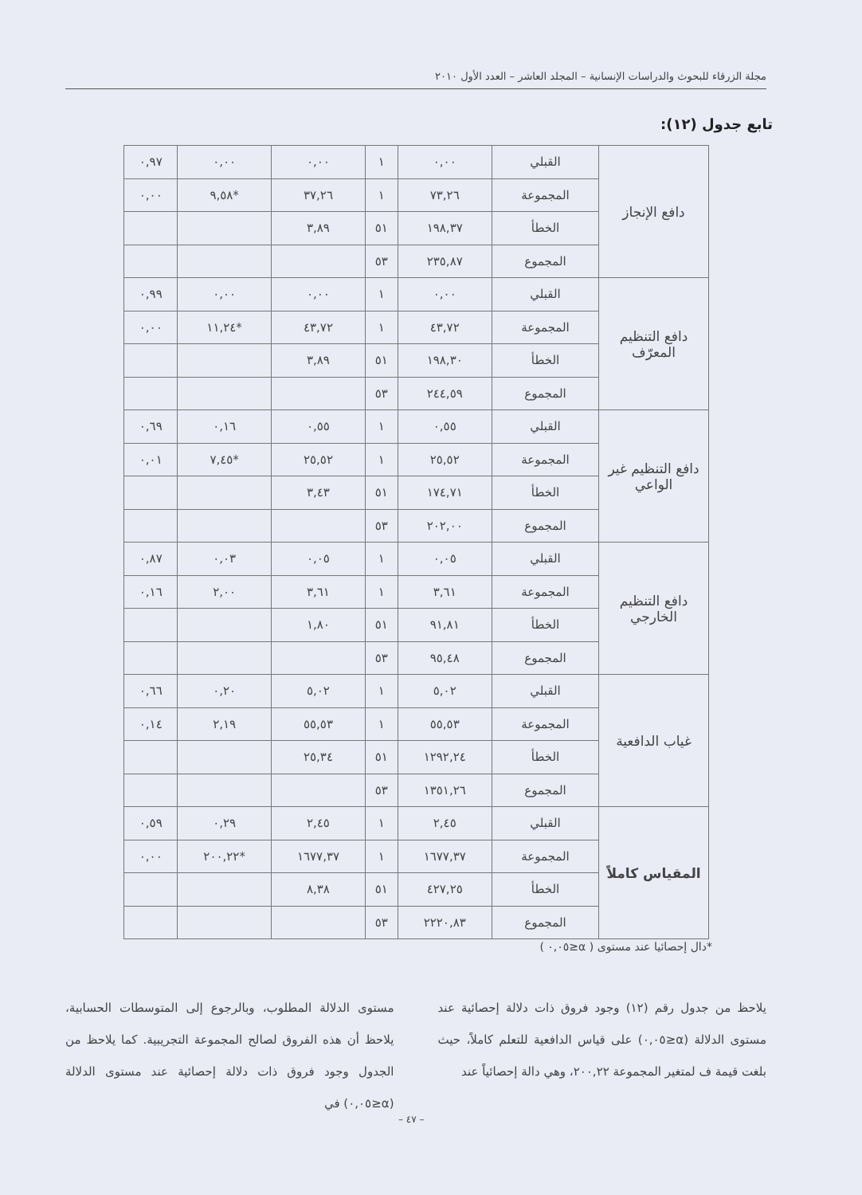مجلة الزرقاء للبحوث والدراسات الإنسانية – المجلد العاشر – العدد الأول ٢٠١٠
تابع جدول (١٢):
| دافع الإنجاز | القبلي | ٠,٠٠ | ١ | ٠,٠٠ | ٠,٠٠ | ٠,٩٧ |
| | المجموعة | ٧٣,٢٦ | ١ | ٣٧,٢٦ | *٩,٥٨ | ٠,٠٠ |
| | الخطأ | ١٩٨,٣٧ | ٥١ | ٣,٨٩ | | |
| | المجموع | ٢٣٥,٨٧ | ٥٣ | | | |
| دافع التنظيم المعرّف | القبلي | ٠,٠٠ | ١ | ٠,٠٠ | ٠,٠٠ | ٠,٩٩ |
| | المجموعة | ٤٣,٧٢ | ١ | ٤٣,٧٢ | *١١,٢٤ | ٠,٠٠ |
| | الخطأ | ١٩٨,٣٠ | ٥١ | ٣,٨٩ | | |
| | المجموع | ٢٤٤,٥٩ | ٥٣ | | | |
| دافع التنظيم غير الواعي | القبلي | ٠,٥٥ | ١ | ٠,٥٥ | ٠,١٦ | ٠,٦٩ |
| | المجموعة | ٢٥,٥٢ | ١ | ٢٥,٥٢ | *٧,٤٥ | ٠,٠١ |
| | الخطأ | ١٧٤,٧١ | ٥١ | ٣,٤٣ | | |
| | المجموع | ٢٠٢,٠٠ | ٥٣ | | | |
| دافع التنظيم الخارجي | القبلي | ٠,٠٥ | ١ | ٠,٠٥ | ٠,٠٣ | ٠,٨٧ |
| | المجموعة | ٣,٦١ | ١ | ٣,٦١ | ٢,٠٠ | ٠,١٦ |
| | الخطأ | ٩١,٨١ | ٥١ | ١,٨٠ | | |
| | المجموع | ٩٥,٤٨ | ٥٣ | | | |
| غياب الدافعية | القبلي | ٥,٠٢ | ١ | ٥,٠٢ | ٠,٢٠ | ٠,٦٦ |
| | المجموعة | ٥٥,٥٣ | ١ | ٥٥,٥٣ | ٢,١٩ | ٠,١٤ |
| | الخطأ | ١٢٩٢,٢٤ | ٥١ | ٢٥,٣٤ | | |
| | المجموع | ١٣٥١,٢٦ | ٥٣ | | | |
| المقياس كاملاً | القبلي | ٢,٤٥ | ١ | ٢,٤٥ | ٠,٢٩ | ٠,٥٩ |
| | المجموعة | ١٦٧٧,٣٧ | ١ | ١٦٧٧,٣٧ | *٢٠٠,٢٢ | ٠,٠٠ |
| | الخطأ | ٤٢٧,٢٥ | ٥١ | ٨,٣٨ | | |
| | المجموع | ٢٢٢٠,٨٣ | ٥٣ | | | |
*دال إحصائيا عند مستوى ( α≤٠,٠٥ )
يلاحظ من جدول رقم (١٢) وجود فروق ذات دلالة إحصائية عند مستوى الدلالة (α≤٠,٠٥) على قياس الدافعية للتعلم كاملاً، حيث بلغت قيمة ف لمتغير المجموعة ٢٠٠,٢٢، وهي دالة إحصائياً عند
مستوى الدلالة المطلوب، وبالرجوع إلى المتوسطات الحسابية، يلاحظ أن هذه الفروق لصالح المجموعة التجريبية. كما يلاحظ من الجدول وجود فروق ذات دلالة إحصائية عند مستوى الدلالة (α≤٠,٠٥) في
– ٤٧ –